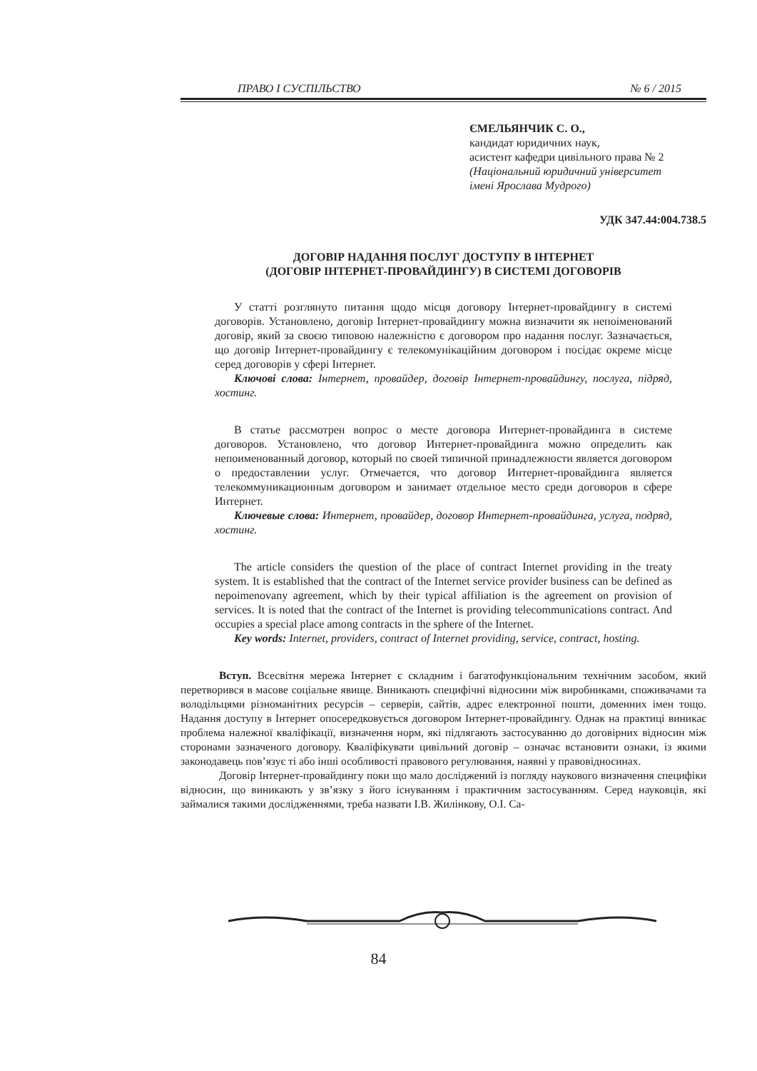ПРАВО І СУСПІЛЬСТВО № 6 / 2015
ЄМЕЛЬЯНЧИК С. О.,
кандидат юридичних наук,
асистент кафедри цивільного права № 2
(Національний юридичний університет
імені Ярослава Мудрого)
УДК 347.44:004.738.5
ДОГОВІР НАДАННЯ ПОСЛУГ ДОСТУПУ В ІНТЕРНЕТ
(ДОГОВІР ІНТЕРНЕТ-ПРОВАЙДИНГУ) В СИСТЕМІ ДОГОВОРІВ
У статті розглянуто питання щодо місця договору Інтернет-провайдингу в системі договорів. Установлено, договір Інтернет-провайдингу можна визначити як непоіменований договір, який за своєю типовою належністю є договором про надання послуг. Зазначається, що договір Інтернет-провайдингу є телекомуніка­ційним договором і посідає окреме місце серед договорів у сфері Інтернет.
Ключові слова: Інтернет, провайдер, договір Інтернет-провайдингу, послуга, підряд, хостинг.
В статье рассмотрен вопрос о месте договора Интернет-провайдинга в си­стеме договоров. Установлено, что договор Интернет-провайдинга можно опре­делить как непоименованный договор, который по своей типичной принадлеж­ности является договором о предоставлении услуг. Отмечается, что договор Интернет-провайдинга является телекоммуникационным договором и занима­ет отдельное место среди договоров в сфере Интернет.
Ключевые слова: Интернет, провайдер, договор Интернет-провайдинга, услуга, подряд, хостинг.
The article considers the question of the place of contract Internet providing in the treaty system. It is established that the contract of the Internet service provider busi­ness can be defined as nepoimenovany agreement, which by their typical affiliation is the agreement on provision of services. It is noted that the contract of the Internet is providing telecommunications contract. And occupies a special place among con­tracts in the sphere of the Internet.
Key words: Internet, providers, contract of Internet providing, service, contract, hosting.
Вступ. Всесвітня мережа Інтернет є складним і багатофункціональним технічним засобом, який перетворився в масове соціальне явище. Виникають специфічні відносини між виробниками, споживачами та володільцями різноманітних ресурсів – серверів, сайтів, адрес електронної пошти, доменних імен тощо. Надання доступу в Інтернет опосередко­вується договором Інтернет-провайдингу. Однак на практиці виникає проблема належної кваліфікації, визначення норм, які підлягають застосуванню до договірних відносин між сторонами зазначеного договору. Кваліфікувати цивільний договір – означає встановити оз­наки, із якими законодавець пов’язує ті або інші особливості правового регулювання, наявні у правовідносинах.
Договір Інтернет-провайдингу поки що мало досліджений із погляду наукового визначен­ня специфіки відносин, що виникають у зв’язку з його існуванням і практичним застосуванням. Серед науковців, які займалися такими дослідженнями, треба назвати І.В. Жилінкову, О.І. Са-
84